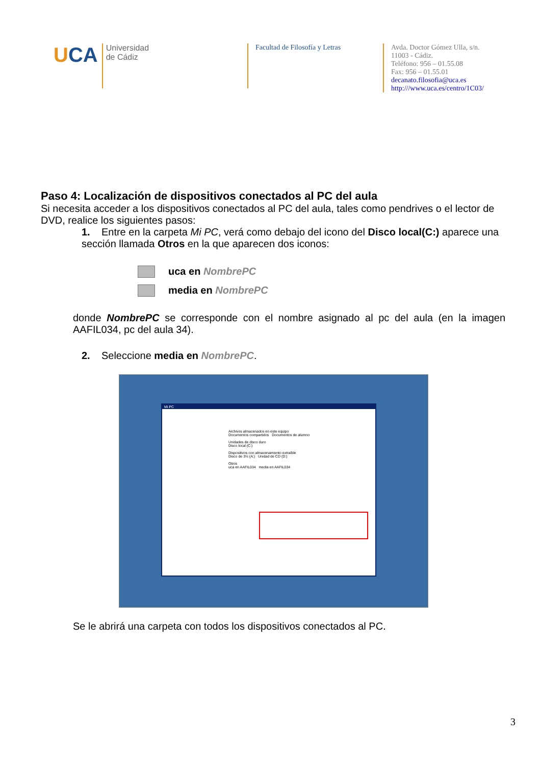UCA
Universidad
de Cádiz
Facultad de Filosofía y Letras
Avda. Doctor Gómez Ulla, s/n.
11003 - Cádiz.
Teléfono: 956 – 01.55.08
Fax: 956 – 01.55.01
decanato.filosofia@uca.es
http:///www.uca.es/centro/1C03/
Paso 4: Localización de dispositivos conectados al PC del aula
Si necesita acceder a los dispositivos conectados al PC del aula, tales como pendrives o el lector de DVD, realice los siguientes pasos:
1. Entre en la carpeta Mi PC, verá como debajo del icono del Disco local(C:) aparece una sección llamada Otros en la que aparecen dos iconos:
uca en NombrePC
media en NombrePC
donde NombrePC se corresponde con el nombre asignado al pc del aula (en la imagen AAFIL034, pc del aula 34).
2. Seleccione media en NombrePC.
Mi PC
Archivos almacenados en este equipo
Documentos compartidos Documentos de alumno
Unidades de disco duro
Disco local (C:)
Dispositivos con almacenamiento extraíble
Disco de 3½ (A:) Unidad de CD (D:)
Otros
uca en AAFIL034 media en AAFIL034
Se le abrirá una carpeta con todos los dispositivos conectados al PC.
3